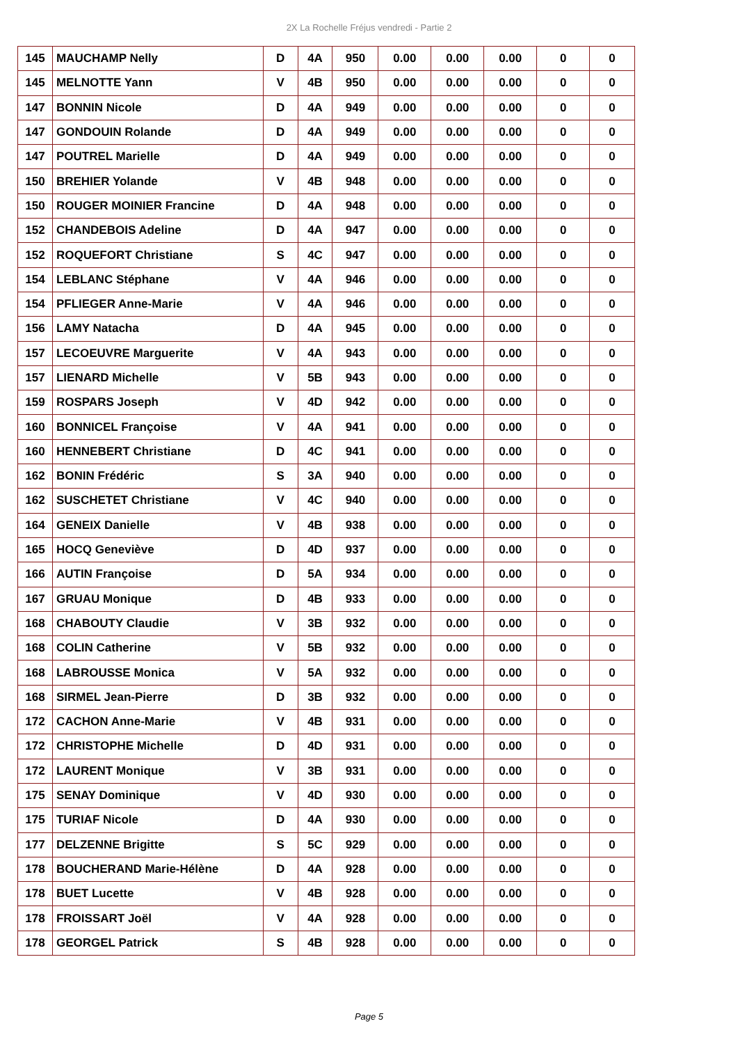2X La Rochelle Fréjus vendredi - Partie 2
| 145 | MAUCHAMP Nelly | D | 4A | 950 | 0.00 | 0.00 | 0.00 | 0 | 0 |
| 145 | MELNOTTE Yann | V | 4B | 950 | 0.00 | 0.00 | 0.00 | 0 | 0 |
| 147 | BONNIN Nicole | D | 4A | 949 | 0.00 | 0.00 | 0.00 | 0 | 0 |
| 147 | GONDOUIN Rolande | D | 4A | 949 | 0.00 | 0.00 | 0.00 | 0 | 0 |
| 147 | POUTREL Marielle | D | 4A | 949 | 0.00 | 0.00 | 0.00 | 0 | 0 |
| 150 | BREHIER Yolande | V | 4B | 948 | 0.00 | 0.00 | 0.00 | 0 | 0 |
| 150 | ROUGER MOINIER Francine | D | 4A | 948 | 0.00 | 0.00 | 0.00 | 0 | 0 |
| 152 | CHANDEBOIS Adeline | D | 4A | 947 | 0.00 | 0.00 | 0.00 | 0 | 0 |
| 152 | ROQUEFORT Christiane | S | 4C | 947 | 0.00 | 0.00 | 0.00 | 0 | 0 |
| 154 | LEBLANC Stéphane | V | 4A | 946 | 0.00 | 0.00 | 0.00 | 0 | 0 |
| 154 | PFLIEGER Anne-Marie | V | 4A | 946 | 0.00 | 0.00 | 0.00 | 0 | 0 |
| 156 | LAMY Natacha | D | 4A | 945 | 0.00 | 0.00 | 0.00 | 0 | 0 |
| 157 | LECOEUVRE Marguerite | V | 4A | 943 | 0.00 | 0.00 | 0.00 | 0 | 0 |
| 157 | LIENARD Michelle | V | 5B | 943 | 0.00 | 0.00 | 0.00 | 0 | 0 |
| 159 | ROSPARS Joseph | V | 4D | 942 | 0.00 | 0.00 | 0.00 | 0 | 0 |
| 160 | BONNICEL Françoise | V | 4A | 941 | 0.00 | 0.00 | 0.00 | 0 | 0 |
| 160 | HENNEBERT Christiane | D | 4C | 941 | 0.00 | 0.00 | 0.00 | 0 | 0 |
| 162 | BONIN Frédéric | S | 3A | 940 | 0.00 | 0.00 | 0.00 | 0 | 0 |
| 162 | SUSCHETET Christiane | V | 4C | 940 | 0.00 | 0.00 | 0.00 | 0 | 0 |
| 164 | GENEIX Danielle | V | 4B | 938 | 0.00 | 0.00 | 0.00 | 0 | 0 |
| 165 | HOCQ Geneviève | D | 4D | 937 | 0.00 | 0.00 | 0.00 | 0 | 0 |
| 166 | AUTIN Françoise | D | 5A | 934 | 0.00 | 0.00 | 0.00 | 0 | 0 |
| 167 | GRUAU Monique | D | 4B | 933 | 0.00 | 0.00 | 0.00 | 0 | 0 |
| 168 | CHABOUTY Claudie | V | 3B | 932 | 0.00 | 0.00 | 0.00 | 0 | 0 |
| 168 | COLIN Catherine | V | 5B | 932 | 0.00 | 0.00 | 0.00 | 0 | 0 |
| 168 | LABROUSSE Monica | V | 5A | 932 | 0.00 | 0.00 | 0.00 | 0 | 0 |
| 168 | SIRMEL Jean-Pierre | D | 3B | 932 | 0.00 | 0.00 | 0.00 | 0 | 0 |
| 172 | CACHON Anne-Marie | V | 4B | 931 | 0.00 | 0.00 | 0.00 | 0 | 0 |
| 172 | CHRISTOPHE Michelle | D | 4D | 931 | 0.00 | 0.00 | 0.00 | 0 | 0 |
| 172 | LAURENT Monique | V | 3B | 931 | 0.00 | 0.00 | 0.00 | 0 | 0 |
| 175 | SENAY Dominique | V | 4D | 930 | 0.00 | 0.00 | 0.00 | 0 | 0 |
| 175 | TURIAF Nicole | D | 4A | 930 | 0.00 | 0.00 | 0.00 | 0 | 0 |
| 177 | DELZENNE Brigitte | S | 5C | 929 | 0.00 | 0.00 | 0.00 | 0 | 0 |
| 178 | BOUCHERAND Marie-Hélène | D | 4A | 928 | 0.00 | 0.00 | 0.00 | 0 | 0 |
| 178 | BUET Lucette | V | 4B | 928 | 0.00 | 0.00 | 0.00 | 0 | 0 |
| 178 | FROISSART Joël | V | 4A | 928 | 0.00 | 0.00 | 0.00 | 0 | 0 |
| 178 | GEORGEL Patrick | S | 4B | 928 | 0.00 | 0.00 | 0.00 | 0 | 0 |
Page 5